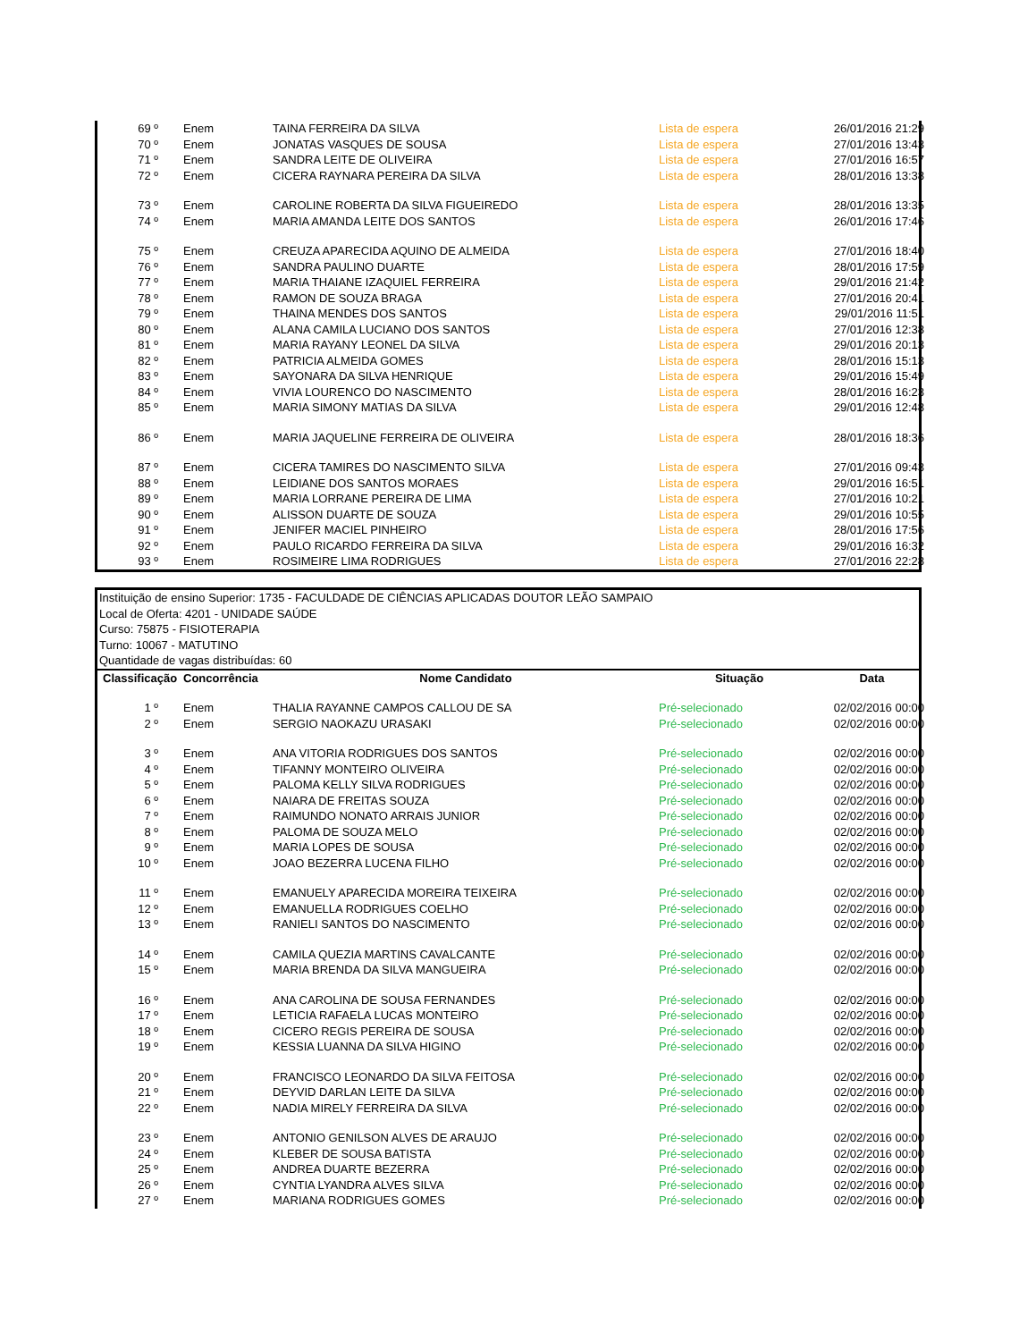| 69 º | Enem | TAINA FERREIRA DA SILVA | Lista de espera | 26/01/2016 21:29 |
| 70 º | Enem | JONATAS VASQUES DE SOUSA | Lista de espera | 27/01/2016 13:43 |
| 71 º | Enem | SANDRA LEITE DE OLIVEIRA | Lista de espera | 27/01/2016 16:57 |
| 72 º | Enem | CICERA RAYNARA PEREIRA DA SILVA | Lista de espera | 28/01/2016 13:38 |
| 73 º | Enem | CAROLINE ROBERTA DA SILVA FIGUEIREDO | Lista de espera | 28/01/2016 13:35 |
| 74 º | Enem | MARIA AMANDA LEITE DOS SANTOS | Lista de espera | 26/01/2016 17:46 |
| 75 º | Enem | CREUZA APARECIDA AQUINO DE ALMEIDA | Lista de espera | 27/01/2016 18:40 |
| 76 º | Enem | SANDRA PAULINO DUARTE | Lista de espera | 28/01/2016 17:59 |
| 77 º | Enem | MARIA THAIANE IZAQUIEL FERREIRA | Lista de espera | 29/01/2016 21:42 |
| 78 º | Enem | RAMON DE SOUZA BRAGA | Lista de espera | 27/01/2016 20:41 |
| 79 º | Enem | THAINA MENDES DOS SANTOS | Lista de espera | 29/01/2016 11:51 |
| 80 º | Enem | ALANA CAMILA LUCIANO DOS SANTOS | Lista de espera | 27/01/2016 12:38 |
| 81 º | Enem | MARIA RAYANY LEONEL DA SILVA | Lista de espera | 29/01/2016 20:13 |
| 82 º | Enem | PATRICIA ALMEIDA GOMES | Lista de espera | 28/01/2016 15:13 |
| 83 º | Enem | SAYONARA DA SILVA HENRIQUE | Lista de espera | 29/01/2016 15:49 |
| 84 º | Enem | VIVIA LOURENCO DO NASCIMENTO | Lista de espera | 28/01/2016 16:23 |
| 85 º | Enem | MARIA SIMONY MATIAS DA SILVA | Lista de espera | 29/01/2016 12:48 |
| 86 º | Enem | MARIA JAQUELINE FERREIRA DE OLIVEIRA | Lista de espera | 28/01/2016 18:36 |
| 87 º | Enem | CICERA TAMIRES DO NASCIMENTO SILVA | Lista de espera | 27/01/2016 09:43 |
| 88 º | Enem | LEIDIANE DOS SANTOS MORAES | Lista de espera | 29/01/2016 16:51 |
| 89 º | Enem | MARIA LORRANE PEREIRA DE LIMA | Lista de espera | 27/01/2016 10:21 |
| 90 º | Enem | ALISSON DUARTE DE SOUZA | Lista de espera | 29/01/2016 10:55 |
| 91 º | Enem | JENIFER MACIEL PINHEIRO | Lista de espera | 28/01/2016 17:56 |
| 92 º | Enem | PAULO RICARDO FERREIRA DA SILVA | Lista de espera | 29/01/2016 16:32 |
| 93 º | Enem | ROSIMEIRE LIMA RODRIGUES | Lista de espera | 27/01/2016 22:28 |
Instituição de ensino Superior: 1735 - FACULDADE DE CIÊNCIAS APLICADAS DOUTOR LEÃO SAMPAIO
Local de Oferta: 4201 - UNIDADE SAÚDE
Curso: 75875 - FISIOTERAPIA
Turno: 10067 - MATUTINO
Quantidade de vagas distribuídas: 60
| Classificação | Concorrência | Nome Candidato | Situação | Data |
| --- | --- | --- | --- | --- |
| 1 º | Enem | THALIA RAYANNE CAMPOS CALLOU DE SA | Pré-selecionado | 02/02/2016 00:00 |
| 2 º | Enem | SERGIO NAOKAZU URASAKI | Pré-selecionado | 02/02/2016 00:00 |
| 3 º | Enem | ANA VITORIA RODRIGUES DOS SANTOS | Pré-selecionado | 02/02/2016 00:00 |
| 4 º | Enem | TIFANNY MONTEIRO OLIVEIRA | Pré-selecionado | 02/02/2016 00:00 |
| 5 º | Enem | PALOMA KELLY SILVA RODRIGUES | Pré-selecionado | 02/02/2016 00:00 |
| 6 º | Enem | NAIARA DE FREITAS SOUZA | Pré-selecionado | 02/02/2016 00:00 |
| 7 º | Enem | RAIMUNDO NONATO ARRAIS JUNIOR | Pré-selecionado | 02/02/2016 00:00 |
| 8 º | Enem | PALOMA DE SOUZA MELO | Pré-selecionado | 02/02/2016 00:00 |
| 9 º | Enem | MARIA LOPES DE SOUSA | Pré-selecionado | 02/02/2016 00:00 |
| 10 º | Enem | JOAO BEZERRA LUCENA FILHO | Pré-selecionado | 02/02/2016 00:00 |
| 11 º | Enem | EMANUELY APARECIDA MOREIRA TEIXEIRA | Pré-selecionado | 02/02/2016 00:00 |
| 12 º | Enem | EMANUELLA RODRIGUES COELHO | Pré-selecionado | 02/02/2016 00:00 |
| 13 º | Enem | RANIELI SANTOS DO NASCIMENTO | Pré-selecionado | 02/02/2016 00:00 |
| 14 º | Enem | CAMILA QUEZIA MARTINS CAVALCANTE | Pré-selecionado | 02/02/2016 00:00 |
| 15 º | Enem | MARIA BRENDA DA SILVA MANGUEIRA | Pré-selecionado | 02/02/2016 00:00 |
| 16 º | Enem | ANA CAROLINA DE SOUSA FERNANDES | Pré-selecionado | 02/02/2016 00:00 |
| 17 º | Enem | LETICIA RAFAELA LUCAS MONTEIRO | Pré-selecionado | 02/02/2016 00:00 |
| 18 º | Enem | CICERO REGIS PEREIRA DE SOUSA | Pré-selecionado | 02/02/2016 00:00 |
| 19 º | Enem | KESSIA LUANNA DA SILVA HIGINO | Pré-selecionado | 02/02/2016 00:00 |
| 20 º | Enem | FRANCISCO LEONARDO DA SILVA FEITOSA | Pré-selecionado | 02/02/2016 00:00 |
| 21 º | Enem | DEYVID DARLAN LEITE DA SILVA | Pré-selecionado | 02/02/2016 00:00 |
| 22 º | Enem | NADIA MIRELY FERREIRA DA SILVA | Pré-selecionado | 02/02/2016 00:00 |
| 23 º | Enem | ANTONIO GENILSON ALVES DE ARAUJO | Pré-selecionado | 02/02/2016 00:00 |
| 24 º | Enem | KLEBER DE SOUSA BATISTA | Pré-selecionado | 02/02/2016 00:00 |
| 25 º | Enem | ANDREA DUARTE BEZERRA | Pré-selecionado | 02/02/2016 00:00 |
| 26 º | Enem | CYNTIA LYANDRA ALVES SILVA | Pré-selecionado | 02/02/2016 00:00 |
| 27 º | Enem | MARIANA RODRIGUES GOMES | Pré-selecionado | 02/02/2016 00:00 |